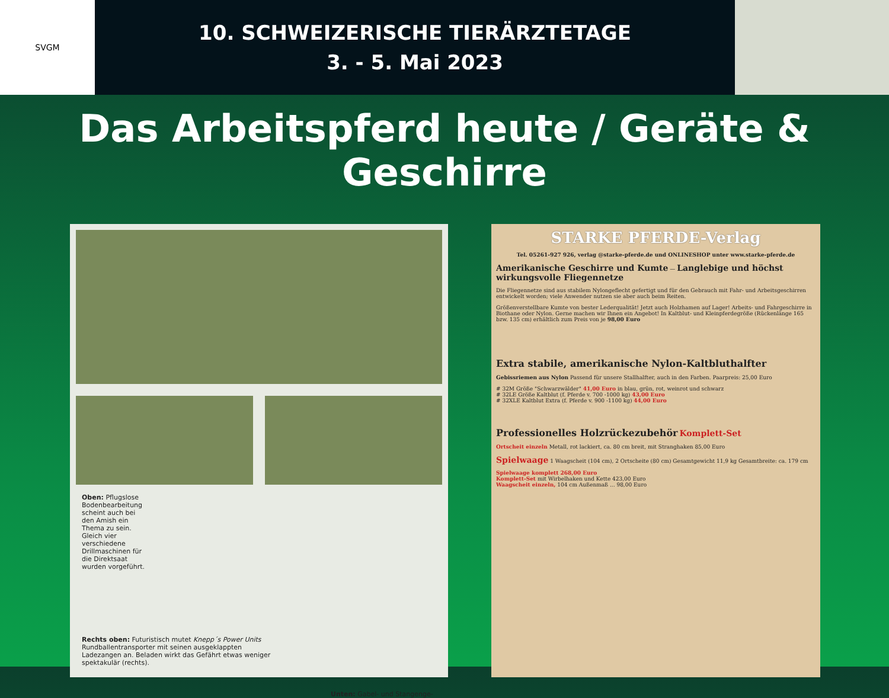SVGM
10. SCHWEIZERISCHE TIERÄRZTETAGE
3. - 5. Mai 2023
Das Arbeitspferd heute / Geräte & Geschirre
Oben: Pflugslose Bodenbearbeitung scheint auch bei den Amish ein Thema zu sein. Gleich vier verschiedene Drillmaschinen für die Direktsaat wurden vorgeführt.
Rechts oben: Futuristisch mutet Knepp´s Power Units Rundballentransporter mit seinen ausgeklappten Ladezangen an. Beladen wirkt das Gefährt etwas weniger spektakulär (rechts).
Unten: Gabel- und Stangenge-
STARKE PFERDE-Verlag
Tel. 05261-927 926, verlag @starke-pferde.de und ONLINESHOP unter www.starke-pferde.de
Amerikanische Geschirre und Kumte — Langlebige und höchst wirkungsvolle Fliegennetze
Die Fliegennetze sind aus stabilem Nylongeflecht gefertigt und für den Gebrauch mit Fahr- und Arbeitsgeschirren entwickelt worden; viele Anwender nutzen sie aber auch beim Reiten.
Größenverstellbare Kumte von bester Lederqualität! Jetzt auch Holzhamen auf Lager! Arbeits- und Fahrgeschirre in Biothane oder Nylon. Gerne machen wir Ihnen ein Angebot! In Kaltblut- und Kleinpferdegröße (Rückenlänge 165 bzw. 135 cm) erhältlich zum Preis von je 98,00 Euro
Extra stabile, amerikanische Nylon-Kaltbluthalfter
Gebissriemen aus Nylon Passend für unsere Stallhalfter, auch in den Farben. Paarpreis: 25,00 Euro
# 32M Größe "Schwarzwälder" 41,00 Euro in blau, grün, rot, weinrot und schwarz
# 32LE Größe Kaltblut (f. Pferde v. 700 -1000 kg) 43,00 Euro
# 32XLE Kaltblut Extra (f. Pferde v. 900 -1100 kg) 44,00 Euro
Professionelles Holzrückezubehör Komplett-Set
Ortscheit einzeln Metall, rot lackiert, ca. 80 cm breit, mit Stranghaken 85,00 Euro
Spielwaage 1 Waagscheit (104 cm), 2 Ortscheite (80 cm) Gesamtgewicht 11,9 kg Gesamtbreite: ca. 179 cm
Spielwaage komplett 268,00 Euro
Komplett-Set mit Wirbelhaken und Kette 423,00 Euro
Waagscheit einzeln, 104 cm Außenmaß ... 98,00 Euro